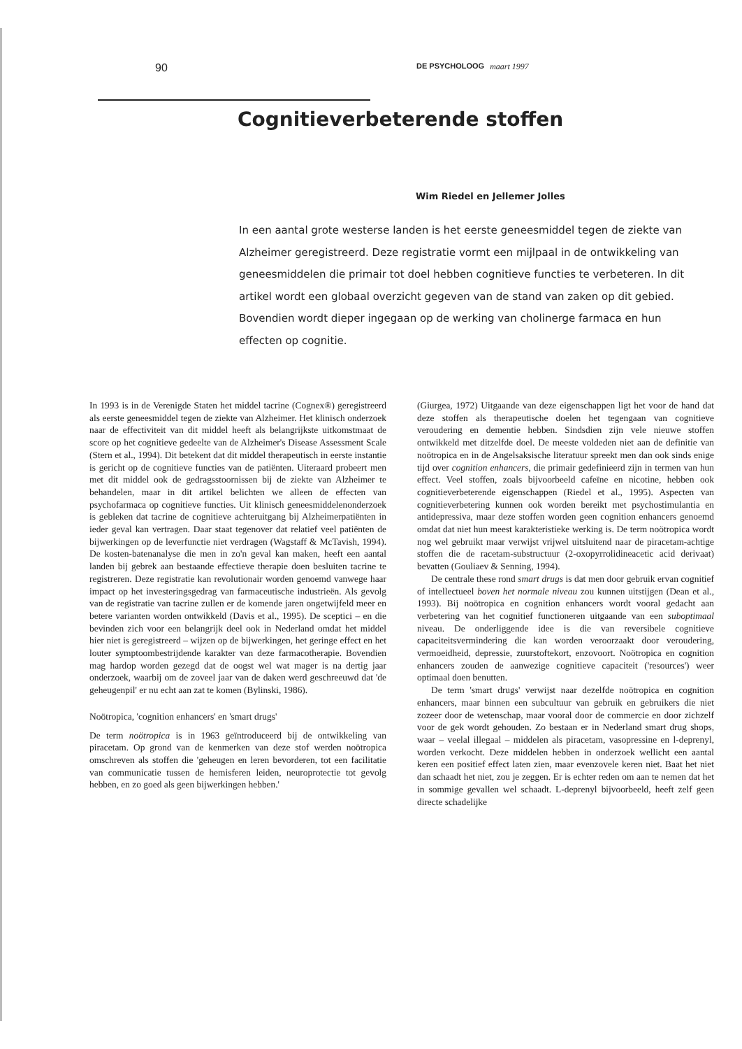90 DE PSYCHOLOOG maart 1997
Cognitieverbeterende stoffen
Wim Riedel en Jellemer Jolles
In een aantal grote westerse landen is het eerste geneesmiddel tegen de ziekte van Alzheimer geregistreerd. Deze registratie vormt een mijlpaal in de ontwikkeling van geneesmiddelen die primair tot doel hebben cognitieve functies te verbeteren. In dit artikel wordt een globaal overzicht gegeven van de stand van zaken op dit gebied. Bovendien wordt dieper ingegaan op de werking van cholinerge farmaca en hun effecten op cognitie.
In 1993 is in de Verenigde Staten het middel tacrine (Cognex®) geregistreerd als eerste geneesmiddel tegen de ziekte van Alzheimer. Het klinisch onderzoek naar de effectiviteit van dit middel heeft als belangrijkste uitkomstmaat de score op het cognitieve gedeelte van de Alzheimer's Disease Assessment Scale (Stern et al., 1994). Dit betekent dat dit middel therapeutisch in eerste instantie is gericht op de cognitieve functies van de patiënten. Uiteraard probeert men met dit middel ook de gedragsstoornissen bij de ziekte van Alzheimer te behandelen, maar in dit artikel belichten we alleen de effecten van psychofarmaca op cognitieve functies. Uit klinisch geneesmiddelenonderzoek is gebleken dat tacrine de cognitieve achteruitgang bij Alzheimerpatiënten in ieder geval kan vertragen. Daar staat tegenover dat relatief veel patiënten de bijwerkingen op de leverfunctie niet verdragen (Wagstaff & McTavish, 1994). De kosten-batenanalyse die men in zo'n geval kan maken, heeft een aantal landen bij gebrek aan bestaande effectieve therapie doen besluiten tacrine te registreren. Deze registratie kan revolutionair worden genoemd vanwege haar impact op het investeringsgedrag van farmaceutische industrieën. Als gevolg van de registratie van tacrine zullen er de komende jaren ongetwijfeld meer en betere varianten worden ontwikkeld (Davis et al., 1995). De sceptici – en die bevinden zich voor een belangrijk deel ook in Nederland omdat het middel hier niet is geregistreerd – wijzen op de bijwerkingen, het geringe effect en het louter symptoombestrijdende karakter van deze farmacotherapie. Bovendien mag hardop worden gezegd dat de oogst wel wat mager is na dertig jaar onderzoek, waarbij om de zoveel jaar van de daken werd geschreeuwd dat 'de geheugenpil' er nu echt aan zat te komen (Bylinski, 1986).
Noötropica, 'cognition enhancers' en 'smart drugs'
De term noötropica is in 1963 geïntroduceerd bij de ontwikkeling van piracetam. Op grond van de kenmerken van deze stof werden noötropica omschreven als stoffen die 'geheugen en leren bevorderen, tot een facilitatie van communicatie tussen de hemisferen leiden, neuroprotectie tot gevolg hebben, en zo goed als geen bijwerkingen hebben.'
(Giurgea, 1972) Uitgaande van deze eigenschappen ligt het voor de hand dat deze stoffen als therapeutische doelen het tegengaan van cognitieve veroudering en dementie hebben. Sindsdien zijn vele nieuwe stoffen ontwikkeld met ditzelfde doel. De meeste voldeden niet aan de definitie van noötropica en in de Angelsaksische literatuur spreekt men dan ook sinds enige tijd over cognition enhancers, die primair gedefinieerd zijn in termen van hun effect. Veel stoffen, zoals bijvoorbeeld cafeïne en nicotine, hebben ook cognitieverbeterende eigenschappen (Riedel et al., 1995). Aspecten van cognitieverbetering kunnen ook worden bereikt met psychostimulantia en antidepressiva, maar deze stoffen worden geen cognition enhancers genoemd omdat dat niet hun meest karakteristieke werking is. De term noötropica wordt nog wel gebruikt maar verwijst vrijwel uitsluitend naar de piracetam-achtige stoffen die de racetam-substructuur (2-oxopyrrolidineacetic acid derivaat) bevatten (Gouliaev & Senning, 1994).
De centrale these rond smart drugs is dat men door gebruik ervan cognitief of intellectueel boven het normale niveau zou kunnen uitstijgen (Dean et al., 1993). Bij noötropica en cognition enhancers wordt vooral gedacht aan verbetering van het cognitief functioneren uitgaande van een suboptimaal niveau. De onderliggende idee is die van reversibele cognitieve capaciteitsvermindering die kan worden veroorzaakt door veroudering, vermoeidheid, depressie, zuurstoftekort, enzovoort. Noötropica en cognition enhancers zouden de aanwezige cognitieve capaciteit ('resources') weer optimaal doen benutten.
De term 'smart drugs' verwijst naar dezelfde noötropica en cognition enhancers, maar binnen een subcultuur van gebruik en gebruikers die niet zozeer door de wetenschap, maar vooral door de commercie en door zichzelf voor de gek wordt gehouden. Zo bestaan er in Nederland smart drug shops, waar – veelal illegaal – middelen als piracetam, vasopressine en l-deprenyl, worden verkocht. Deze middelen hebben in onderzoek wellicht een aantal keren een positief effect laten zien, maar evenzovele keren niet. Baat het niet dan schaadt het niet, zou je zeggen. Er is echter reden om aan te nemen dat het in sommige gevallen wel schaadt. L-deprenyl bijvoorbeeld, heeft zelf geen directe schadelijke